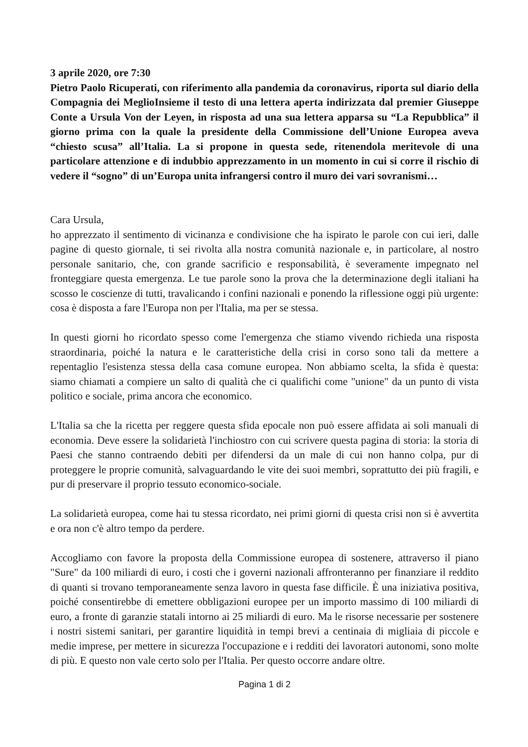3 aprile 2020, ore 7:30
Pietro Paolo Ricuperati, con riferimento alla pandemia da coronavirus, riporta sul diario della Compagnia dei MeglioInsieme il testo di una lettera aperta indirizzata dal premier Giuseppe Conte a Ursula Von der Leyen, in risposta ad una sua lettera apparsa su “La Repubblica” il giorno prima con la quale la presidente della Commissione dell’Unione Europea aveva “chiesto scusa” all’Italia. La si propone in questa sede, ritenendola meritevole di una particolare attenzione e di indubbio apprezzamento in un momento in cui si corre il rischio di vedere il “sogno” di un’Europa unita infrangersi contro il muro dei vari sovranismi…
Cara Ursula,
ho apprezzato il sentimento di vicinanza e condivisione che ha ispirato le parole con cui ieri, dalle pagine di questo giornale, ti sei rivolta alla nostra comunità nazionale e, in particolare, al nostro personale sanitario, che, con grande sacrificio e responsabilità, è severamente impegnato nel fronteggiare questa emergenza. Le tue parole sono la prova che la determinazione degli italiani ha scosso le coscienze di tutti, travalicando i confini nazionali e ponendo la riflessione oggi più urgente: cosa è disposta a fare l'Europa non per l'Italia, ma per se stessa.
In questi giorni ho ricordato spesso come l'emergenza che stiamo vivendo richieda una risposta straordinaria, poiché la natura e le caratteristiche della crisi in corso sono tali da mettere a repentaglio l'esistenza stessa della casa comune europea. Non abbiamo scelta, la sfida è questa: siamo chiamati a compiere un salto di qualità che ci qualifichi come "unione" da un punto di vista politico e sociale, prima ancora che economico.
L'Italia sa che la ricetta per reggere questa sfida epocale non può essere affidata ai soli manuali di economia. Deve essere la solidarietà l'inchiostro con cui scrivere questa pagina di storia: la storia di Paesi che stanno contraendo debiti per difendersi da un male di cui non hanno colpa, pur di proteggere le proprie comunità, salvaguardando le vite dei suoi membri, soprattutto dei più fragili, e pur di preservare il proprio tessuto economico-sociale.
La solidarietà europea, come hai tu stessa ricordato, nei primi giorni di questa crisi non si è avvertita e ora non c'è altro tempo da perdere.
Accogliamo con favore la proposta della Commissione europea di sostenere, attraverso il piano "Sure" da 100 miliardi di euro, i costi che i governi nazionali affronteranno per finanziare il reddito di quanti si trovano temporaneamente senza lavoro in questa fase difficile. È una iniziativa positiva, poiché consentirebbe di emettere obbligazioni europee per un importo massimo di 100 miliardi di euro, a fronte di garanzie statali intorno ai 25 miliardi di euro. Ma le risorse necessarie per sostenere i nostri sistemi sanitari, per garantire liquidità in tempi brevi a centinaia di migliaia di piccole e medie imprese, per mettere in sicurezza l'occupazione e i redditi dei lavoratori autonomi, sono molte di più. E questo non vale certo solo per l'Italia. Per questo occorre andare oltre.
Pagina 1 di 2